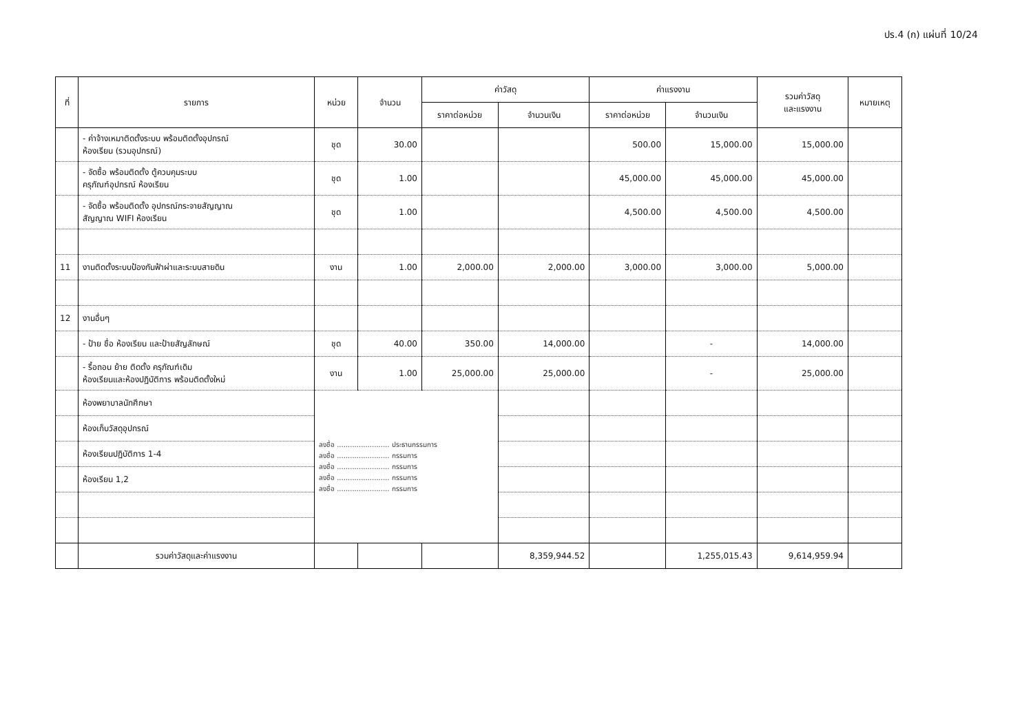ปร.4 (ก) แผ่นที่ 10/24
| ที่ | รายการ | หน่วย | จำนวน | ค่าวัสดุ | | ค่าแรงงาน | | รวมค่าวัสดุ และแรงงาน | หมายเหตุ |
| --- | --- | --- | --- | --- | --- | --- | --- | --- | --- |
| | | | | ราคาต่อหน่วย | จำนวนเงิน | ราคาต่อหน่วย | จำนวนเงิน | | |
| | - ค่าจ้างเหมาติดตั้งระบบ พร้อมติดตั้งอุปกรณ์ ห้องเรียน (รวมอุปกรณ์) | ชุด | 30.00 | | | 500.00 | 15,000.00 | 15,000.00 | |
| | - จัดซื้อ พร้อมติดตั้ง ตู้ควบคุมระบบ ครุภัณฑ์อุปกรณ์ ห้องเรียน | ชุด | 1.00 | | | 45,000.00 | 45,000.00 | 45,000.00 | |
| | - จัดซื้อ พร้อมติดตั้ง อุปกรณ์กระจายสัญญาณ สัญญาณ WIFI ห้องเรียน | ชุด | 1.00 | | | 4,500.00 | 4,500.00 | 4,500.00 | |
| 11 | งานติดตั้งระบบป้องกันฟ้าผ่าและระบบสายดิน | งาน | 1.00 | 2,000.00 | 2,000.00 | 3,000.00 | 3,000.00 | 5,000.00 | |
| 12 | งานอื่นๆ | | | | | | | | |
| | - ป้าย ชื่อ ห้องเรียน และป้ายสัญลักษณ์ | ชุด | 40.00 | 350.00 | 14,000.00 | | - | 14,000.00 | |
| | - รื้อถอน ย้าย ติดตั้ง ครุภัณฑ์เดิม ห้องเรียนและห้องปฏิบัติการ พร้อมติดตั้งใหม่ | งาน | 1.00 | 25,000.00 | 25,000.00 | | - | 25,000.00 | |
| | ห้องพยาบาลนักศึกษา | ลงชื่อ ........................ ประธานกรรมการ ลงชื่อ ........................ กรรมการ ลงชื่อ ........................ กรรมการ ลงชื่อ ........................ กรรมการ ลงชื่อ ........................ กรรมการ | | | | | | | |
| | ห้องเก็บวัสดุอุปกรณ์ | | | | | | | | |
| | ห้องเรียนปฏิบัติการ 1-4 | | | | | | | | |
| | ห้องเรียน 1,2 | | | | | | | | |
| | รวมค่าวัสดุและค่าแรงงาน | | | | 8,359,944.52 | | 1,255,015.43 | 9,614,959.94 | |